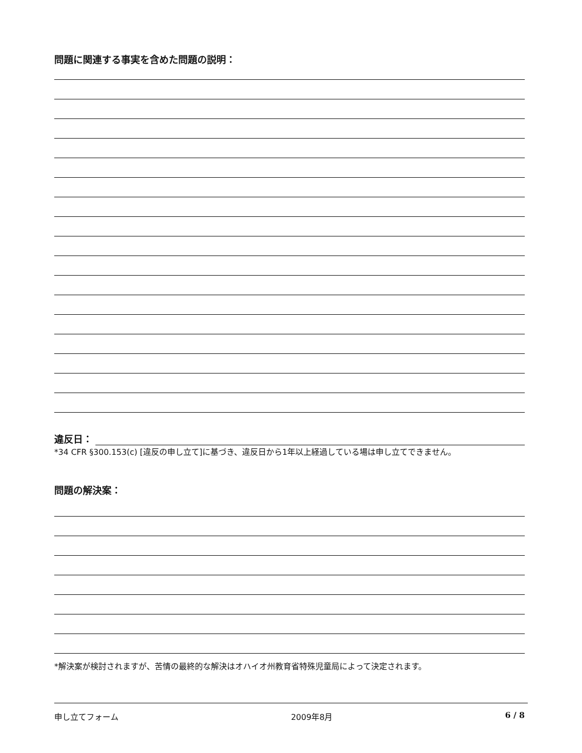問題に関連する事実を含めた問題の説明：
違反日：
*34 CFR §300.153(c) [違反の申し立て]に基づき、違反日から1年以上経過している場は申し立てできません。
問題の解決案：
*解決案が検討されますが、苦情の最終的な解決はオハイオ州教育省特殊児童局によって決定されます。
申し立てフォーム 2009年8月 6 / 8